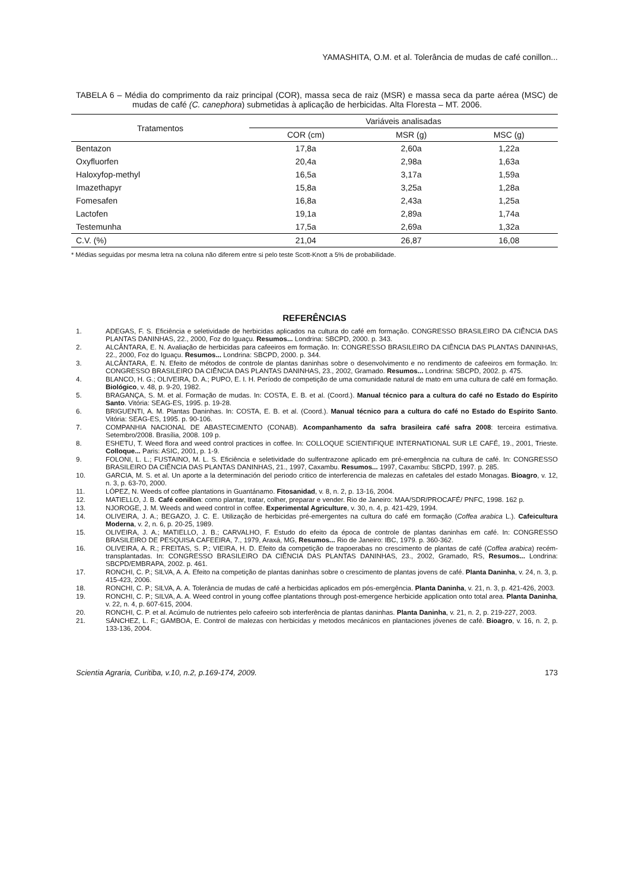YAMASHITA, O.M. et al. Tolerância de mudas de café conillon...
TABELA 6 – Média do comprimento da raiz principal (COR), massa seca de raiz (MSR) e massa seca da parte aérea (MSC) de mudas de café (C. canephora) submetidas à aplicação de herbicidas. Alta Floresta – MT. 2006.
| Tratamentos | Variáveis analisadas | | |
| --- | --- | --- | --- |
| | COR (cm) | MSR (g) | MSC (g) |
| Bentazon | 17,8a | 2,60a | 1,22a |
| Oxyfluorfen | 20,4a | 2,98a | 1,63a |
| Haloxyfop-methyl | 16,5a | 3,17a | 1,59a |
| Imazethapyr | 15,8a | 3,25a | 1,28a |
| Fomesafen | 16,8a | 2,43a | 1,25a |
| Lactofen | 19,1a | 2,89a | 1,74a |
| Testemunha | 17,5a | 2,69a | 1,32a |
| C.V. (%) | 21,04 | 26,87 | 16,08 |
* Médias seguidas por mesma letra na coluna não diferem entre si pelo teste Scott-Knott a 5% de probabilidade.
REFERÊNCIAS
1. ADEGAS, F. S. Eficiência e seletividade de herbicidas aplicados na cultura do café em formação. CONGRESSO BRASILEIRO DA CIÊNCIA DAS PLANTAS DANINHAS, 22., 2000, Foz do Iguaçu. Resumos... Londrina: SBCPD, 2000. p. 343.
2. ALCÂNTARA, E. N. Avaliação de herbicidas para cafeeiros em formação. In: CONGRESSO BRASILEIRO DA CIÊNCIA DAS PLANTAS DANINHAS, 22., 2000, Foz do Iguaçu. Resumos... Londrina: SBCPD, 2000. p. 344.
3. ALCÂNTARA, E. N. Efeito de métodos de controle de plantas daninhas sobre o desenvolvimento e no rendimento de cafeeiros em formação. In: CONGRESSO BRASILEIRO DA CIÊNCIA DAS PLANTAS DANINHAS, 23., 2002, Gramado. Resumos... Londrina: SBCPD, 2002. p. 475.
4. BLANCO, H. G.; OLIVEIRA, D. A.; PUPO, E. I. H. Período de competição de uma comunidade natural de mato em uma cultura de café em formação. Biológico, v. 48, p. 9-20, 1982.
5. BRAGANÇA, S. M. et al. Formação de mudas. In: COSTA, E. B. et al. (Coord.). Manual técnico para a cultura do café no Estado do Espírito Santo. Vitória: SEAG-ES, 1995. p. 19-28.
6. BRIGUENTI, A. M. Plantas Daninhas. In: COSTA, E. B. et al. (Coord.). Manual técnico para a cultura do café no Estado do Espírito Santo. Vitória: SEAG-ES, 1995. p. 90-106.
7. COMPANHIA NACIONAL DE ABASTECIMENTO (CONAB). Acompanhamento da safra brasileira café safra 2008: terceira estimativa. Setembro/2008. Brasília, 2008. 109 p.
8. ESHETU, T. Weed flora and weed control practices in coffee. In: COLLOQUE SCIENTIFIQUE INTERNATIONAL SUR LE CAFÉ, 19., 2001, Trieste. Colloque... Paris: ASIC, 2001, p. 1-9.
9. FOLONI, L. L.; FUSTAINO, M. L. S. Eficiência e seletividade do sulfentrazone aplicado em pré-emergência na cultura de café. In: CONGRESSO BRASILEIRO DA CIÊNCIA DAS PLANTAS DANINHAS, 21., 1997, Caxambu. Resumos... 1997, Caxambu: SBCPD, 1997. p. 285.
10. GARCIA, M. S. et al. Un aporte a la determinación del periodo critico de interferencia de malezas en cafetales del estado Monagas. Bioagro, v. 12, n. 3, p. 63-70, 2000.
11. LÓPEZ, N. Weeds of coffee plantations in Guantánamo. Fitosanidad, v. 8, n. 2, p. 13-16, 2004.
12. MATIELLO, J. B. Café conillon: como plantar, tratar, colher, preparar e vender. Rio de Janeiro: MAA/SDR/PROCAFÉ/ PNFC, 1998. 162 p.
13. NJOROGE, J. M. Weeds and weed control in coffee. Experimental Agriculture, v. 30, n. 4, p. 421-429, 1994.
14. OLIVEIRA, J. A.; BEGAZO, J. C. E. Utilização de herbicidas pré-emergentes na cultura do café em formação (Coffea arabica L.). Cafeicultura Moderna, v. 2, n. 6, p. 20-25, 1989.
15. OLIVEIRA, J. A.; MATIELLO, J. B.; CARVALHO, F. Estudo do efeito da época de controle de plantas daninhas em café. In: CONGRESSO BRASILEIRO DE PESQUISA CAFEEIRA, 7., 1979, Araxá, MG, Resumos... Rio de Janeiro: IBC, 1979. p. 360-362.
16. OLIVEIRA, A. R.; FREITAS, S. P.; VIEIRA, H. D. Efeito da competição de trapoerabas no crescimento de plantas de café (Coffea arabica) recém-transplantadas. In: CONGRESSO BRASILEIRO DA CIÊNCIA DAS PLANTAS DANINHAS, 23., 2002, Gramado, RS, Resumos... Londrina: SBCPD/EMBRAPA, 2002. p. 461.
17. RONCHI, C. P.; SILVA, A. A. Efeito na competição de plantas daninhas sobre o crescimento de plantas jovens de café. Planta Daninha, v. 24, n. 3, p. 415-423, 2006.
18. RONCHI, C. P.; SILVA, A. A. Tolerância de mudas de café a herbicidas aplicados em pós-emergência. Planta Daninha, v. 21, n. 3, p. 421-426, 2003.
19. RONCHI, C. P.; SILVA, A. A. Weed control in young coffee plantations through post-emergence herbicide application onto total area. Planta Daninha, v. 22, n. 4, p. 607-615, 2004.
20. RONCHI, C. P. et al. Acúmulo de nutrientes pelo cafeeiro sob interferência de plantas daninhas. Planta Daninha, v. 21, n. 2, p. 219-227, 2003.
21. SÁNCHEZ, L. F.; GAMBOA, E. Control de malezas con herbicidas y metodos mecánicos en plantaciones jóvenes de café. Bioagro, v. 16, n. 2, p. 133-136, 2004.
Scientia Agraria, Curitiba, v.10, n.2, p.169-174, 2009. 173